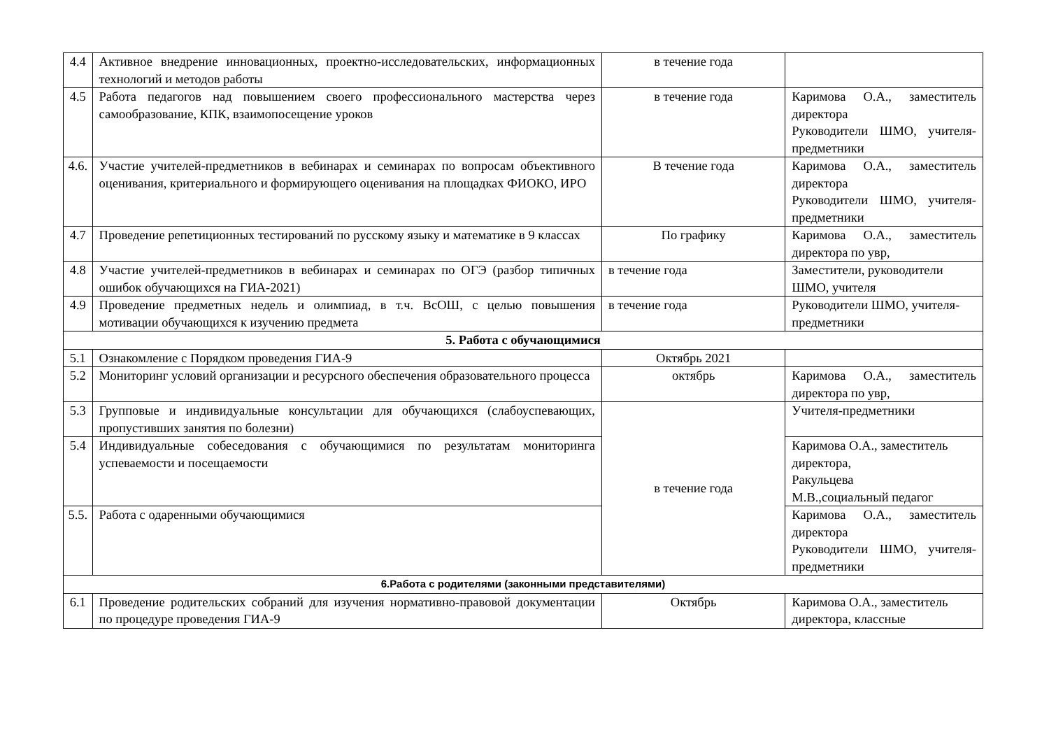| 4.4 | Активное внедрение инновационных, проектно-исследовательских, информационных технологий и методов работы | в течение года | |
| 4.5 | Работа педагогов над повышением своего профессионального мастерства через самообразование, КПК, взаимопосещение уроков | в течение года | Каримова О.А., заместитель директора Руководители ШМО, учителя-предметники |
| 4.6. | Участие учителей-предметников в вебинарах и семинарах по вопросам объективного оценивания, критериального и формирующего оценивания на площадках ФИОКО, ИРО | В течение года | Каримова О.А., заместитель директора Руководители ШМО, учителя-предметники |
| 4.7 | Проведение репетиционных тестирований по русскому языку и математике в 9 классах | По графику | Каримова О.А., заместитель директора по увр, |
| 4.8 | Участие учителей-предметников в вебинарах и семинарах по ОГЭ (разбор типичных ошибок обучающихся на ГИА-2021) | в течение года | Заместители, руководители ШМО, учителя |
| 4.9 | Проведение предметных недель и олимпиад, в т.ч. ВсОШ, с целью повышения мотивации обучающихся к изучению предмета | в течение года | Руководители ШМО, учителя-предметники |
| 5. Работа с обучающимися | | | |
| 5.1 | Ознакомление с Порядком проведения ГИА-9 | Октябрь 2021 | |
| 5.2 | Мониторинг условий организации и ресурсного обеспечения образовательного процесса | октябрь | Каримова О.А., заместитель директора по увр, |
| 5.3 | Групповые и индивидуальные консультации для обучающихся (слабоуспевающих, пропустивших занятия по болезни) | в течение года | Учителя-предметники |
| 5.4 | Индивидуальные собеседования с обучающимися по результатам мониторинга успеваемости и посещаемости | | Каримова О.А., заместитель директора, Ракульцева М.В.,социальный педагог |
| 5.5. | Работа с одаренными обучающимися | | Каримова О.А., заместитель директора Руководители ШМО, учителя-предметники |
| 6.Работа с родителями (законными представителями) | | | |
| 6.1 | Проведение родительских собраний для изучения нормативно-правовой документации по процедуре проведения ГИА-9 | Октябрь | Каримова О.А., заместитель директора, классные |